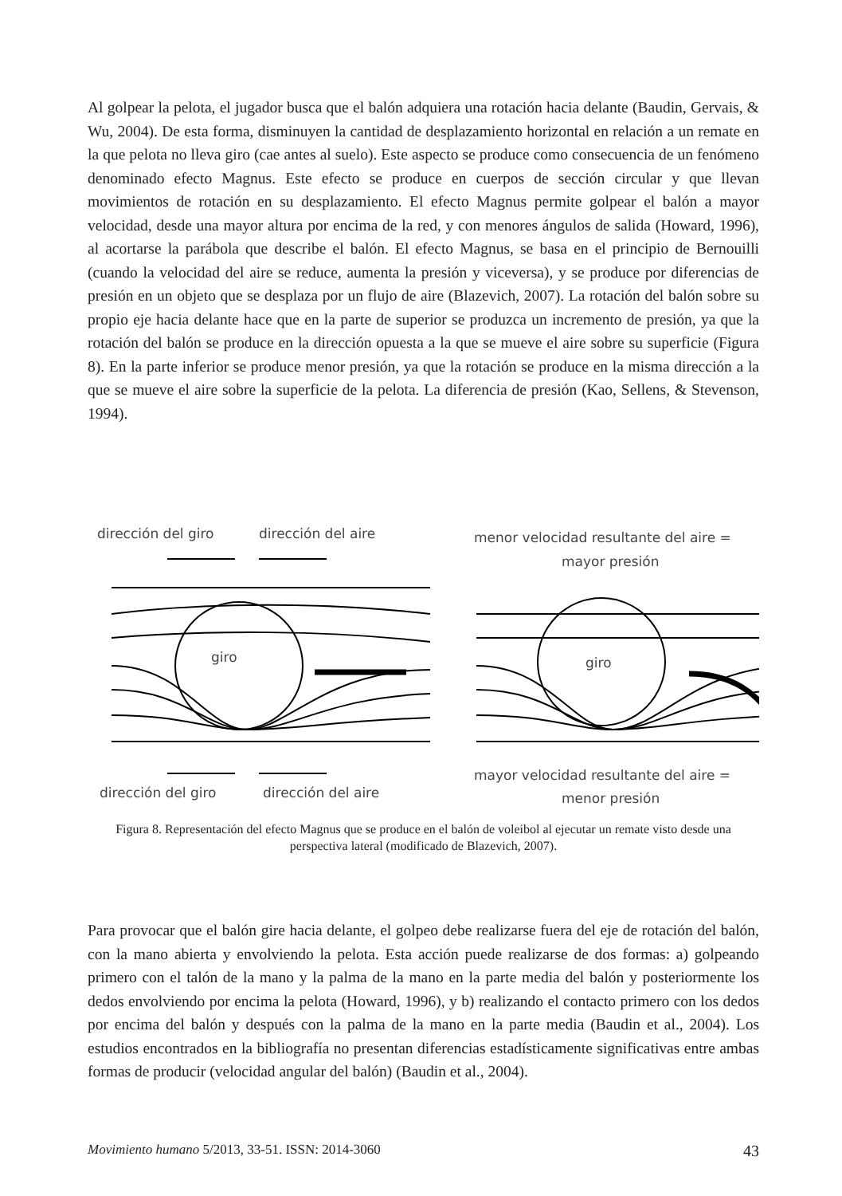Al golpear la pelota, el jugador busca que el balón adquiera una rotación hacia delante (Baudin, Gervais, & Wu, 2004). De esta forma, disminuyen la cantidad de desplazamiento horizontal en relación a un remate en la que pelota no lleva giro (cae antes al suelo). Este aspecto se produce como consecuencia de un fenómeno denominado efecto Magnus. Este efecto se produce en cuerpos de sección circular y que llevan movimientos de rotación en su desplazamiento. El efecto Magnus permite golpear el balón a mayor velocidad, desde una mayor altura por encima de la red, y con menores ángulos de salida (Howard, 1996), al acortarse la parábola que describe el balón. El efecto Magnus, se basa en el principio de Bernouilli (cuando la velocidad del aire se reduce, aumenta la presión y viceversa), y se produce por diferencias de presión en un objeto que se desplaza por un flujo de aire (Blazevich, 2007). La rotación del balón sobre su propio eje hacia delante hace que en la parte de superior se produzca un incremento de presión, ya que la rotación del balón se produce en la dirección opuesta a la que se mueve el aire sobre su superficie (Figura 8). En la parte inferior se produce menor presión, ya que la rotación se produce en la misma dirección a la que se mueve el aire sobre la superficie de la pelota. La diferencia de presión (Kao, Sellens, & Stevenson, 1994).
dirección del giro
dirección del aire
giro
giro
dirección del giro
dirección del aire
menor velocidad resultante del aire =
mayor presión
mayor velocidad resultante del aire =
menor presión
Figura 8. Representación del efecto Magnus que se produce en el balón de voleibol al ejecutar un remate visto desde una perspectiva lateral (modificado de Blazevich, 2007).
Para provocar que el balón gire hacia delante, el golpeo debe realizarse fuera del eje de rotación del balón, con la mano abierta y envolviendo la pelota. Esta acción puede realizarse de dos formas: a) golpeando primero con el talón de la mano y la palma de la mano en la parte media del balón y posteriormente los dedos envolviendo por encima la pelota (Howard, 1996), y b) realizando el contacto primero con los dedos por encima del balón y después con la palma de la mano en la parte media (Baudin et al., 2004). Los estudios encontrados en la bibliografía no presentan diferencias estadísticamente significativas entre ambas formas de producir (velocidad angular del balón) (Baudin et al., 2004).
Movimiento humano 5/2013, 33-51. ISSN: 2014-3060 43